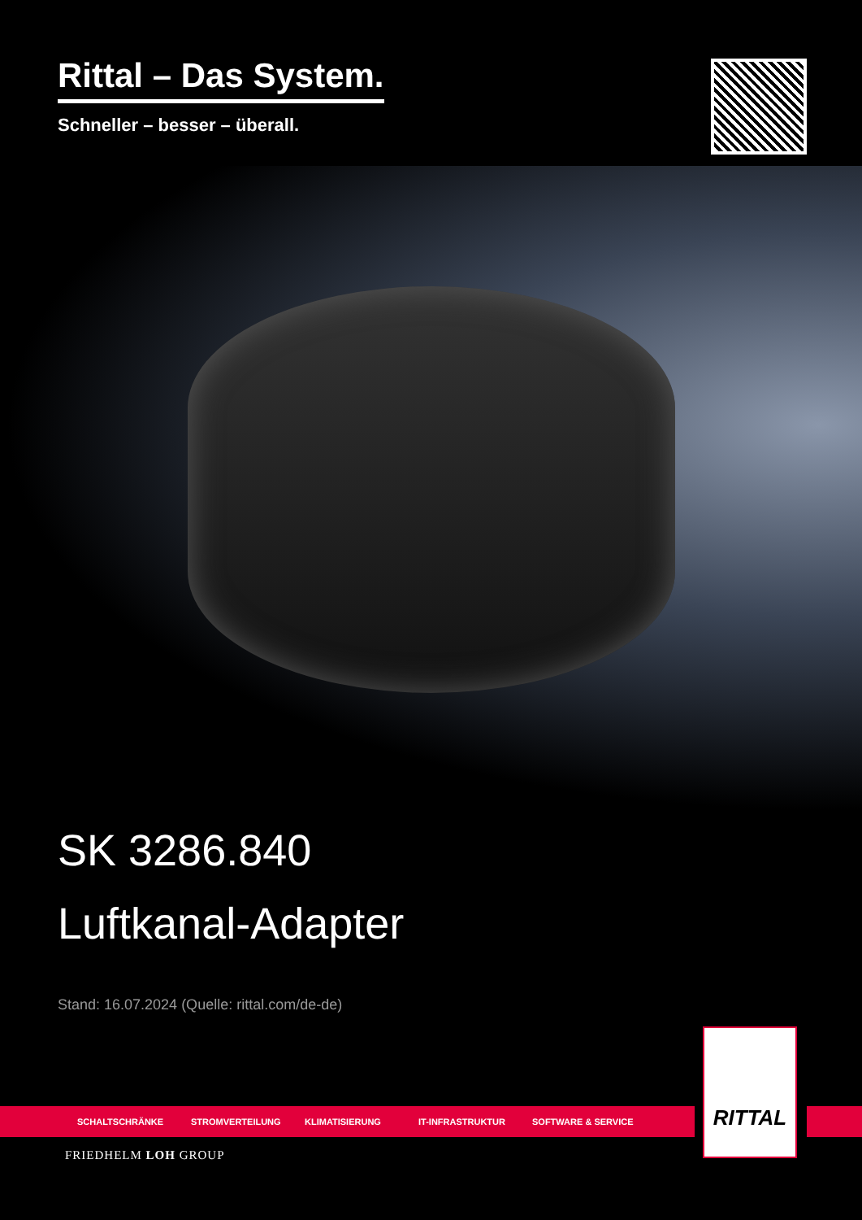Rittal – Das System.
Schneller – besser – überall.
SK 3286.840
Luftkanal-Adapter
Stand: 16.07.2024 (Quelle: rittal.com/de-de)
SCHALTSCHRÄNKE STROMVERTEILUNG KLIMATISIERUNG IT-INFRASTRUKTUR SOFTWARE & SERVICE
RITTAL
FRIEDHELM LOH GROUP